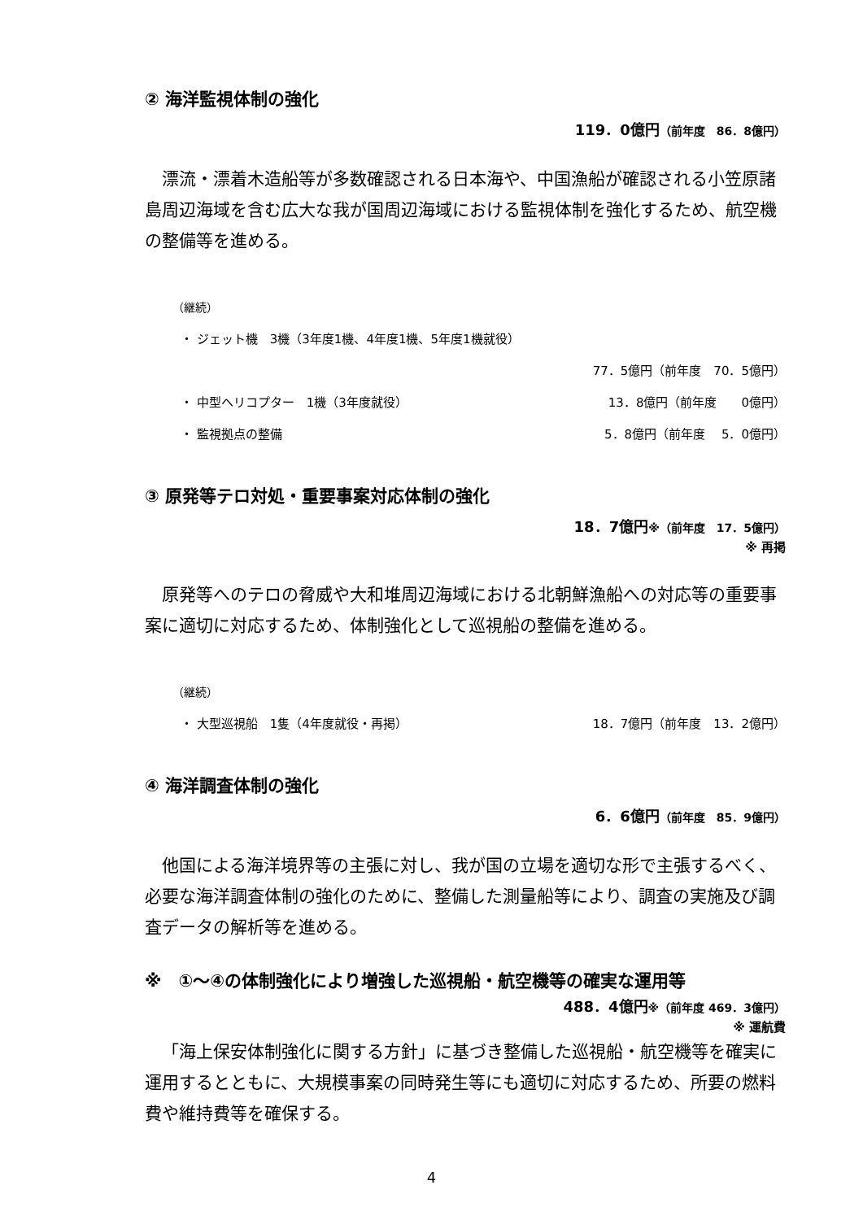② 海洋監視体制の強化
119．0億円（前年度　86．8億円）
漂流・漂着木造船等が多数確認される日本海や、中国漁船が確認される小笠原諸島周辺海域を含む広大な我が国周辺海域における監視体制を強化するため、航空機の整備等を進める。
（継続）
・ ジェット機　3機（3年度1機、4年度1機、5年度1機就役）
77．5億円（前年度　70．5億円）
・ 中型ヘリコプター　1機（3年度就役） 13．8億円（前年度　　0億円）
・ 監視拠点の整備 5．8億円（前年度　 5．0億円）
③ 原発等テロ対処・重要事案対応体制の強化
18．7億円※（前年度　17．5億円）
※ 再掲
原発等へのテロの脅威や大和堆周辺海域における北朝鮮漁船への対応等の重要事案に適切に対応するため、体制強化として巡視船の整備を進める。
（継続）
・ 大型巡視船　1隻（4年度就役・再掲） 18．7億円（前年度　13．2億円）
④ 海洋調査体制の強化
6．6億円（前年度　85．9億円）
他国による海洋境界等の主張に対し、我が国の立場を適切な形で主張するべく、必要な海洋調査体制の強化のために、整備した測量船等により、調査の実施及び調査データの解析等を進める。
※　①～④の体制強化により増強した巡視船・航空機等の確実な運用等
488．4億円※（前年度 469．3億円）
※ 運航費
「海上保安体制強化に関する方針」に基づき整備した巡視船・航空機等を確実に運用するとともに、大規模事案の同時発生等にも適切に対応するため、所要の燃料費や維持費等を確保する。
4